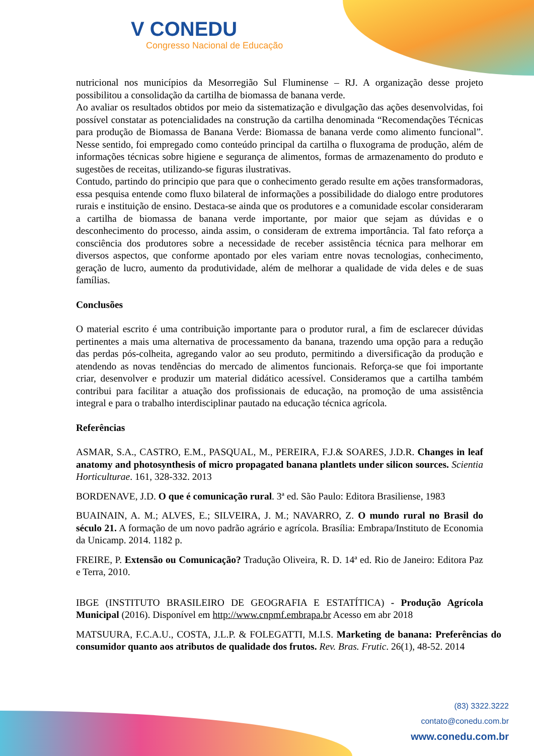V CONEDU
Congresso Nacional de Educação
nutricional nos municípios da Mesorregião Sul Fluminense – RJ. A organização desse projeto possibilitou a consolidação da cartilha de biomassa de banana verde.
Ao avaliar os resultados obtidos por meio da sistematização e divulgação das ações desenvolvidas, foi possível constatar as potencialidades na construção da cartilha denominada “Recomendações Técnicas para produção de Biomassa de Banana Verde: Biomassa de banana verde como alimento funcional”. Nesse sentido, foi empregado como conteúdo principal da cartilha o fluxograma de produção, além de informações técnicas sobre higiene e segurança de alimentos, formas de armazenamento do produto e sugestões de receitas, utilizando-se figuras ilustrativas.
Contudo, partindo do principio que para que o conhecimento gerado resulte em ações transformadoras, essa pesquisa entende como fluxo bilateral de informações a possibilidade do dialogo entre produtores rurais e instituição de ensino. Destaca-se ainda que os produtores e a comunidade escolar consideraram a cartilha de biomassa de banana verde importante, por maior que sejam as dúvidas e o desconhecimento do processo, ainda assim, o consideram de extrema importância. Tal fato reforça a consciência dos produtores sobre a necessidade de receber assistência técnica para melhorar em diversos aspectos, que conforme apontado por eles variam entre novas tecnologias, conhecimento, geração de lucro, aumento da produtividade, além de melhorar a qualidade de vida deles e de suas famílias.
Conclusões
O material escrito é uma contribuição importante para o produtor rural, a fim de esclarecer dúvidas pertinentes a mais uma alternativa de processamento da banana, trazendo uma opção para a redução das perdas pós-colheita, agregando valor ao seu produto, permitindo a diversificação da produção e atendendo as novas tendências do mercado de alimentos funcionais. Reforça-se que foi importante criar, desenvolver e produzir um material didático acessível. Consideramos que a cartilha também contribui para facilitar a atuação dos profissionais de educação, na promoção de uma assistência integral e para o trabalho interdisciplinar pautado na educação técnica agrícola.
Referências
ASMAR, S.A., CASTRO, E.M., PASQUAL, M., PEREIRA, F.J.& SOARES, J.D.R. Changes in leaf anatomy and photosynthesis of micro propagated banana plantlets under silicon sources. Scientia Horticulturae. 161, 328-332. 2013
BORDENAVE, J.D. O que é comunicação rural. 3ª ed. São Paulo: Editora Brasiliense, 1983
BUAINAIN, A. M.; ALVES, E.; SILVEIRA, J. M.; NAVARRO, Z. O mundo rural no Brasil do século 21. A formação de um novo padrão agrário e agrícola. Brasília: Embrapa/Instituto de Economia da Unicamp. 2014. 1182 p.
FREIRE, P. Extensão ou Comunicação? Tradução Oliveira, R. D. 14ª ed. Rio de Janeiro: Editora Paz e Terra, 2010.
IBGE (INSTITUTO BRASILEIRO DE GEOGRAFIA E ESTATÍTICA) - Produção Agrícola Municipal (2016). Disponível em http://www.cnpmf.embrapa.br Acesso em abr 2018
MATSUURA, F.C.A.U., COSTA, J.L.P. & FOLEGATTI, M.I.S. Marketing de banana: Preferências do consumidor quanto aos atributos de qualidade dos frutos. Rev. Bras. Frutic. 26(1), 48-52. 2014
(83) 3322.3222
contato@conedu.com.br
www.conedu.com.br